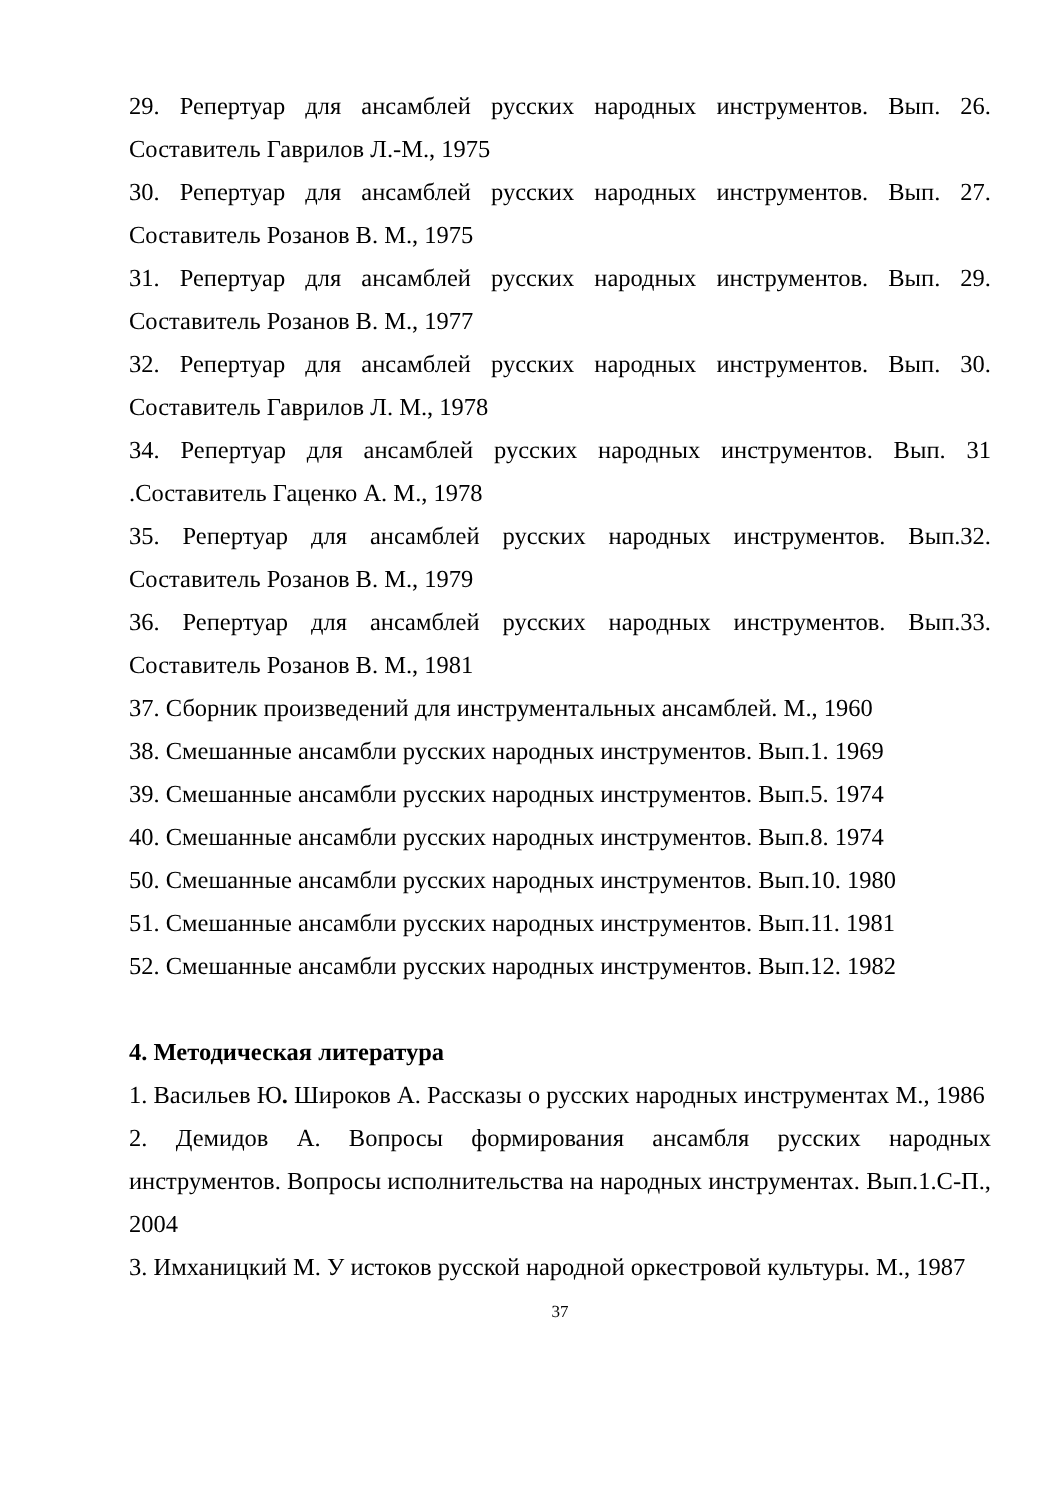29. Репертуар для ансамблей русских народных инструментов. Вып. 26. Составитель Гаврилов Л.-М., 1975
30. Репертуар для ансамблей русских народных инструментов. Вып. 27. Составитель Розанов В. М., 1975
31. Репертуар для ансамблей русских народных инструментов. Вып. 29. Составитель Розанов В. М., 1977
32. Репертуар для ансамблей русских народных инструментов. Вып. 30. Составитель Гаврилов Л. М., 1978
34. Репертуар для ансамблей русских народных инструментов. Вып. 31 .Составитель Гаценко А. М., 1978
35. Репертуар для ансамблей русских народных инструментов. Вып.32. Составитель Розанов В. М., 1979
36. Репертуар для ансамблей русских народных инструментов. Вып.33. Составитель Розанов В. М., 1981
37. Сборник произведений для инструментальных ансамблей. М., 1960
38. Смешанные ансамбли русских народных инструментов. Вып.1. 1969
39. Смешанные ансамбли русских народных инструментов. Вып.5. 1974
40. Смешанные ансамбли русских народных инструментов. Вып.8. 1974
50. Смешанные ансамбли русских народных инструментов. Вып.10. 1980
51. Смешанные ансамбли русских народных инструментов. Вып.11. 1981
52. Смешанные ансамбли русских народных инструментов. Вып.12. 1982
4. Методическая литература
1. Васильев Ю. Широков А. Рассказы о русских народных инструментах М., 1986
2. Демидов А. Вопросы формирования ансамбля русских народных инструментов. Вопросы исполнительства на народных инструментах. Вып.1.С-П., 2004
3. Имханицкий М. У истоков русской народной оркестровой культуры. М., 1987
37